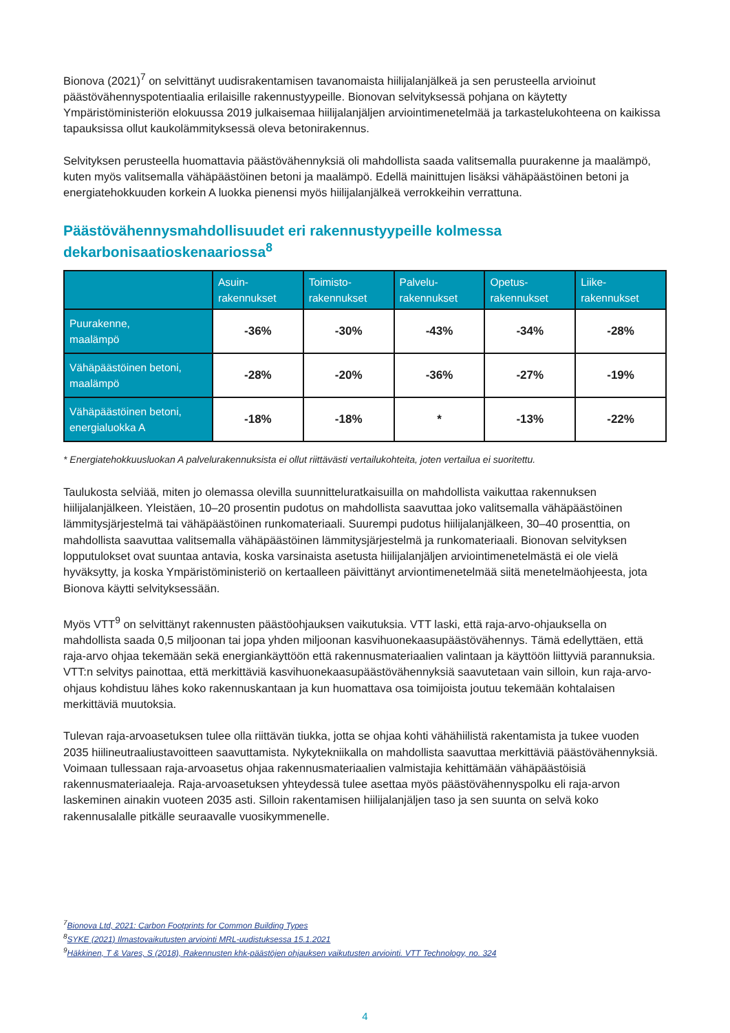Bionova (2021)<sup>7</sup> on selvittänyt uudisrakentamisen tavanomaista hiilijalanjälkeä ja sen perusteella arvioinut päästövähennyspotentiaalia erilaisille rakennustyypeille. Bionovan selvityksessä pohjana on käytetty Ympäristöministeriön elokuussa 2019 julkaisemaa hiilijalanjäljen arviointimenetelmää ja tarkastelukohteena on kaikissa tapauksissa ollut kaukolämmityksessä oleva betonirakennus.
Selvityksen perusteella huomattavia päästövähennyksiä oli mahdollista saada valitsemalla puurakenne ja maalämpö, kuten myös valitsemalla vähäpäästöinen betoni ja maalämpö. Edellä mainittujen lisäksi vähäpäästöinen betoni ja energiatehokkuuden korkein A luokka pienensi myös hiilijalanjälkeä verrokkeihin verrattuna.
Päästövähennysmahdollisuudet eri rakennustyypeille kolmessa dekarbonisaatioskenaariossa<sup>8</sup>
| | Asuin- rakennukset | Toimisto- rakennukset | Palvelu- rakennukset | Opetus- rakennukset | Liike- rakennukset |
| --- | --- | --- | --- | --- | --- |
| Puurakenne, maalämpö | -36% | -30% | -43% | -34% | -28% |
| Vähäpäästöinen betoni, maalämpö | -28% | -20% | -36% | -27% | -19% |
| Vähäpäästöinen betoni, energialuokka A | -18% | -18% | * | -13% | -22% |
* Energiatehokkuusluokan A palvelurakennuksista ei ollut riittävästi vertailukohteita, joten vertailua ei suoritettu.
Taulukosta selviää, miten jo olemassa olevilla suunnitteluratkaisuilla on mahdollista vaikuttaa rakennuksen hiilijalanjälkeen. Yleistäen, 10–20 prosentin pudotus on mahdollista saavuttaa joko valitsemalla vähäpäästöinen lämmitysjärjestelmä tai vähäpäästöinen runkomateriaali. Suurempi pudotus hiilijalanjälkeen, 30–40 prosenttia, on mahdollista saavuttaa valitsemalla vähäpäästöinen lämmitysjärjestelmä ja runkomateriaali. Bionovan selvityksen lopputulokset ovat suuntaa antavia, koska varsinaista asetusta hiilijalanjäljen arviointimenetelmästä ei ole vielä hyväksytty, ja koska Ympäristöministeriö on kertaalleen päivittänyt arviontimenetelmää siitä menetelmäohjeesta, jota Bionova käytti selvityksessään.
Myös VTT<sup>9</sup> on selvittänyt rakennusten päästöohjauksen vaikutuksia. VTT laski, että raja-arvo-ohjauksella on mahdollista saada 0,5 miljoonan tai jopa yhden miljoonan kasvihuonekaasupäästövähennys. Tämä edellyttäen, että raja-arvo ohjaa tekemään sekä energiankäyttöön että rakennusmateriaalien valintaan ja käyttöön liittyviä parannuksia. VTT:n selvitys painottaa, että merkittäviä kasvihuonekaasupäästövähennyksiä saavutetaan vain silloin, kun raja-arvo-ohjaus kohdistuu lähes koko rakennuskantaan ja kun huomattava osa toimijoista joutuu tekemään kohtalaisen merkittäviä muutoksia.
Tulevan raja-arvoasetuksen tulee olla riittävän tiukka, jotta se ohjaa kohti vähähiilistä rakentamista ja tukee vuoden 2035 hiilineutraaliustavoitteen saavuttamista. Nykytekniikalla on mahdollista saavuttaa merkittäviä päästövähennyksiä. Voimaan tullessaan raja-arvoasetus ohjaa rakennusmateriaalien valmistajia kehittämään vähäpäästöisiä rakennusmateriaaleja. Raja-arvoasetuksen yhteydessä tulee asettaa myös päästövähennyspolku eli raja-arvon laskeminen ainakin vuoteen 2035 asti. Silloin rakentamisen hiilijalanjäljen taso ja sen suunta on selvä koko rakennusalalle pitkälle seuraavalle vuosikymmenelle.
<sup>7</sup> Bionova Ltd, 2021: Carbon Footprints for Common Building Types
<sup>8</sup> SYKE (2021) Ilmastovaikutusten arviointi MRL-uudistuksessa 15.1.2021
<sup>9</sup>Häkkinen, T & Vares, S (2018), Rakennusten khk-päästöjen ohjauksen vaikutusten arviointi. VTT Technology, no. 324
4